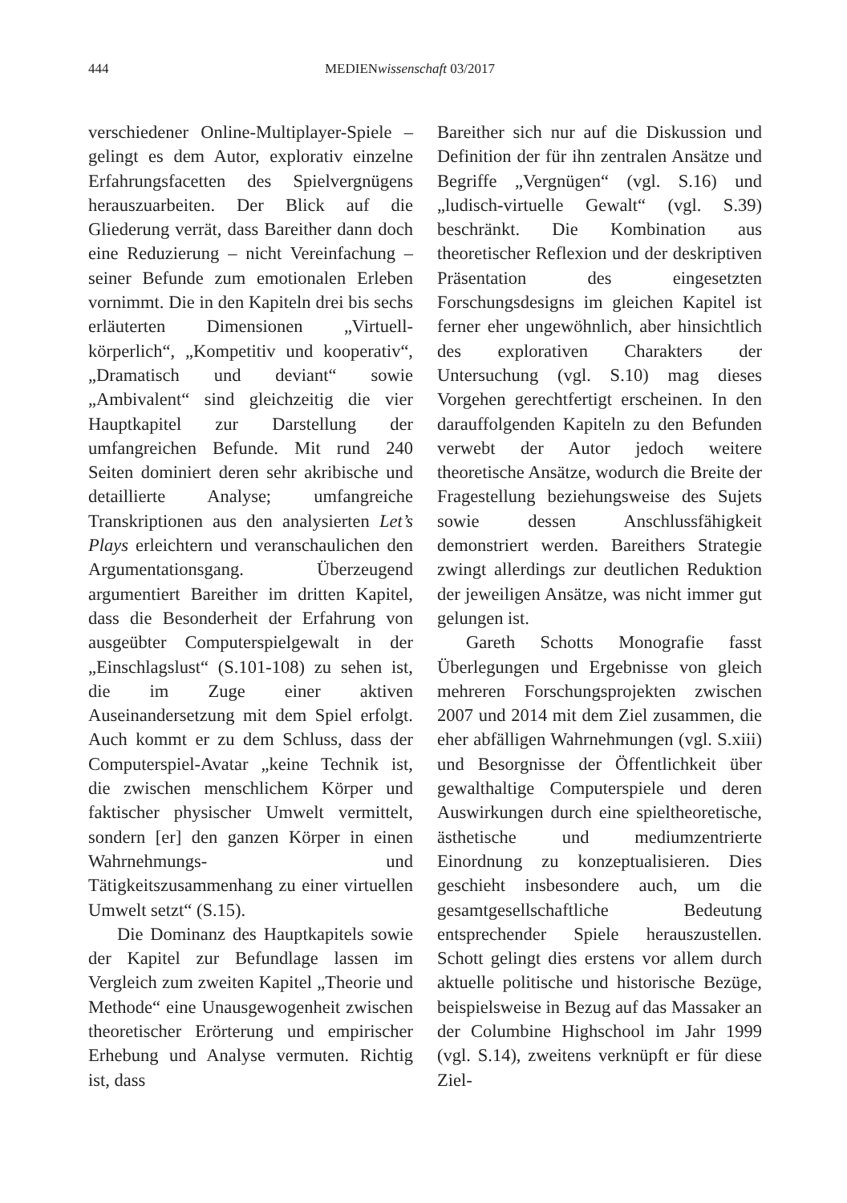444 MEDIENwissenschaft 03/2017
verschiedener Online-Multiplayer-Spiele – gelingt es dem Autor, explorativ einzelne Erfahrungsfacetten des Spielvergnügens herauszuarbeiten. Der Blick auf die Gliederung verrät, dass Bareither dann doch eine Reduzierung – nicht Vereinfachung – seiner Befunde zum emotionalen Erleben vornimmt. Die in den Kapiteln drei bis sechs erläuterten Dimensionen „Virtuell-körperlich“, „Kompetitiv und kooperativ“, „Dramatisch und deviant“ sowie „Ambivalent“ sind gleichzeitig die vier Hauptkapitel zur Darstellung der umfangreichen Befunde. Mit rund 240 Seiten dominiert deren sehr akribische und detaillierte Analyse; umfangreiche Transkriptionen aus den analysierten Let’s Plays erleichtern und veranschaulichen den Argumentationsgang. Überzeugend argumentiert Bareither im dritten Kapitel, dass die Besonderheit der Erfahrung von ausgeübter Computerspielgewalt in der „Einschlagslust“ (S.101-108) zu sehen ist, die im Zuge einer aktiven Auseinandersetzung mit dem Spiel erfolgt. Auch kommt er zu dem Schluss, dass der Computerspiel-Avatar „keine Technik ist, die zwischen menschlichem Körper und faktischer physischer Umwelt vermittelt, sondern [er] den ganzen Körper in einen Wahrnehmungs- und Tätigkeitszusammenhang zu einer virtuellen Umwelt setzt“ (S.15).
Die Dominanz des Hauptkapitels sowie der Kapitel zur Befundlage lassen im Vergleich zum zweiten Kapitel „Theorie und Methode“ eine Unausgewogenheit zwischen theoretischer Erörterung und empirischer Erhebung und Analyse vermuten. Richtig ist, dass
Bareither sich nur auf die Diskussion und Definition der für ihn zentralen Ansätze und Begriffe „Vergnügen“ (vgl. S.16) und „ludisch-virtuelle Gewalt“ (vgl. S.39) beschränkt. Die Kombination aus theoretischer Reflexion und der deskriptiven Präsentation des eingesetzten Forschungsdesigns im gleichen Kapitel ist ferner eher ungewöhnlich, aber hinsichtlich des explorativen Charakters der Untersuchung (vgl. S.10) mag dieses Vorgehen gerechtfertigt erscheinen. In den darauffolgenden Kapiteln zu den Befunden verwebt der Autor jedoch weitere theoretische Ansätze, wodurch die Breite der Fragestellung beziehungsweise des Sujets sowie dessen Anschlussfähigkeit demonstriert werden. Bareithers Strategie zwingt allerdings zur deutlichen Reduktion der jeweiligen Ansätze, was nicht immer gut gelungen ist.
Gareth Schotts Monografie fasst Überlegungen und Ergebnisse von gleich mehreren Forschungsprojekten zwischen 2007 und 2014 mit dem Ziel zusammen, die eher abfälligen Wahrnehmungen (vgl. S.xiii) und Besorgnisse der Öffentlichkeit über gewalthaltige Computerspiele und deren Auswirkungen durch eine spieltheoretische, ästhetische und mediumzentrierte Einordnung zu konzeptualisieren. Dies geschieht insbesondere auch, um die gesamtgesellschaftliche Bedeutung entsprechender Spiele herauszustellen. Schott gelingt dies erstens vor allem durch aktuelle politische und historische Bezüge, beispielsweise in Bezug auf das Massaker an der Columbine Highschool im Jahr 1999 (vgl. S.14), zweitens verknüpft er für diese Ziel-